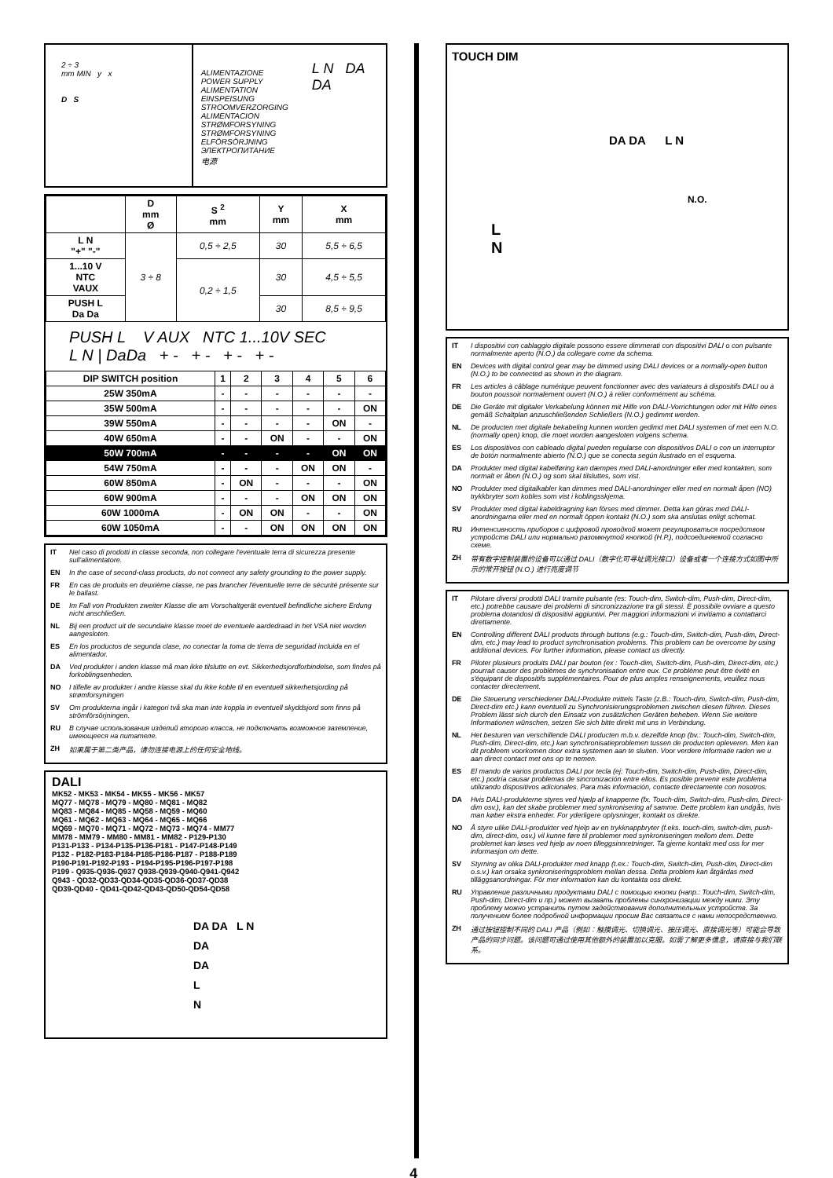2 ÷ 3
mm MIN y x
D S
ALIMENTAZIONE
POWER SUPPLY
ALIMENTATION
EINSPEISUNG
STROOMVERZORGING
ALIMENTACION
STRØMFORSYNING
STRØMFORSYNING
ELFÖRSÖRJNING
ЭЛЕКТРОПИТАНИЕ
电源
L N DA DA
| | D mm Ø | S <sup>2</sup> mm | Y mm | X mm |
| --- | --- | --- | --- | --- |
| L N "+" "-" | 3 ÷ 8 | 0,5 ÷ 2,5 | 30 | 5,5 ÷ 6,5 |
| 1...10 V NTC VAUX | | 0,2 ÷ 1,5 | 30 | 4,5 ÷ 5,5 |
| PUSH L Da Da | | | 30 | 8,5 ÷ 9,5 |
PUSH L V AUX NTC 1...10V SEC
L N | DaDa + - + - + - + -
| DIP SWITCH position | 1 | 2 | 3 | 4 | 5 | 6 |
| 25W 350mA | - | - | - | - | - | - |
| 35W 500mA | - | - | - | - | - | ON |
| 39W 550mA | - | - | - | - | ON | - |
| 40W 650mA | - | - | ON | - | - | ON |
| 50W 700mA | - | - | - | - | ON | ON |
| 54W 750mA | - | - | - | ON | ON | - |
| 60W 850mA | - | ON | - | - | - | ON |
| 60W 900mA | - | - | - | ON | ON | ON |
| 60W 1000mA | - | ON | ON | - | - | ON |
| 60W 1050mA | - | - | ON | ON | ON | ON |
IT Nel caso di prodotti in classe seconda, non collegare l'eventuale terra di sicurezza presente sull'alimentatore.
EN In the case of second-class products, do not connect any safety grounding to the power supply.
FR En cas de produits en deuxième classe, ne pas brancher l'éventuelle terre de sécurité présente sur le ballast.
DE Im Fall von Produkten zweiter Klasse die am Vorschaltgerät eventuell befindliche sichere Erdung nicht anschließen.
NL Bij een product uit de secundaire klasse moet de eventuele aardedraad in het VSA niet worden aangesloten.
ES En los productos de segunda clase, no conectar la toma de tierra de seguridad incluida en el alimentador.
DA Ved produkter i anden klasse må man ikke tilslutte en evt. Sikkerhedsjordforbindelse, som findes på forkoblingsenheden.
NO I tilfelle av produkter i andre klasse skal du ikke koble til en eventuell sikkerhetsjording på strømforsyningen
SV Om produkterna ingår i kategori två ska man inte koppla in eventuell skyddsjord som finns på strömförsörjningen.
RU В случае использования изделий второго класса, не подключать возможное заземление, имеющееся на питателе.
ZH 如果属于第二类产品，请勿连接电源上的任何安全地线。
DALI
MK52 - MK53 - MK54 - MK55 - MK56 - MK57
MQ77 - MQ78 - MQ79 - MQ80 - MQ81 - MQ82
MQ83 - MQ84 - MQ85 - MQ58 - MQ59 - MQ60
MQ61 - MQ62 - MQ63 - MQ64 - MQ65 - MQ66
MQ69 - MQ70 - MQ71 - MQ72 - MQ73 - MQ74 - MM77
MM78 - MM79 - MM80 - MM81 - MM82 - P129-P130
P131-P133 - P134-P135-P136-P181 - P147-P148-P149
P132 - P182-P183-P184-P185-P186-P187 - P188-P189
P190-P191-P192-P193 - P194-P195-P196-P197-P198
P199 - Q935-Q936-Q937 Q938-Q939-Q940-Q941-Q942
Q943 - QD32-QD33-QD34-QD35-QD36-QD37-QD38
QD39-QD40 - QD41-QD42-QD43-QD50-QD54-QD58
DA DA L N
DA
DA
L
N
4
TOUCH DIM
DA DA L N
N.O.
L
N
IT I dispositivi con cablaggio digitale possono essere dimmerati con dispositivi DALI o con pulsante normalmente aperto (N.O.) da collegare come da schema.
EN Devices with digital control gear may be dimmed using DALI devices or a normally-open button (N.O.) to be connected as shown in the diagram.
FR Les articles à câblage numérique peuvent fonctionner avec des variateurs à dispositifs DALI ou à bouton poussoir normalement ouvert (N.O.) à relier conformément au schéma.
DE Die Geräte mit digitaler Verkabelung können mit Hilfe von DALI-Vorrichtungen oder mit Hilfe eines gemäß Schaltplan anzuschließenden Schließers (N.O.) gedimmt werden.
NL De producten met digitale bekabeling kunnen worden gedimd met DALI systemen of met een N.O. (normally open) knop, die moet worden aangesloten volgens schema.
ES Los dispositivos con cableado digital pueden regularse con dispositivos DALI o con un interruptor de botón normalmente abierto (N.O.) que se conecta según ilustrado en el esquema.
DA Produkter med digital kabelføring kan dæmpes med DALI-anordninger eller med kontakten, som normalt er åben (N.O.) og som skal tilsluttes, som vist.
NO Produkter med digitalkabler kan dimmes med DALI-anordninger eller med en normalt åpen (NO) trykkbryter som kobles som vist i koblingsskjema.
SV Produkter med digital kabeldragning kan förses med dimmer. Detta kan göras med DALI-anordningarna eller med en normalt öppen kontakt (N.O.) som ska anslutas enligt schemat.
RU Интенсивность приборов с цифровой проводкой может регулироваться посредством устройств DALI или нормально разомкнутой кнопкой (Н.Р.), подсоединяемой согласно схеме.
ZH 带有数字控制装置的设备可以通过 DALI（数字化可寻址调光接口）设备或者一个连接方式如图中所示的常开按钮 (N.O.) 进行亮度调节
IT Pilotare diversi prodotti DALI tramite pulsante (es: Touch-dim, Switch-dim, Push-dim, Direct-dim, etc.) potrebbe causare dei problemi di sincronizzazione tra gli stessi. È possibile ovviare a questo problema dotandosi di dispositivi aggiuntivi. Per maggiori informazioni vi invitiamo a contattarci direttamente.
EN Controlling different DALI products through buttons (e.g.: Touch-dim, Switch-dim, Push-dim, Direct-dim, etc.) may lead to product synchronisation problems. This problem can be overcome by using additional devices. For further information, please contact us directly.
FR Piloter plusieurs produits DALI par bouton (ex : Touch-dim, Switch-dim, Push-dim, Direct-dim, etc.) pourrait causer des problèmes de synchronisation entre eux. Ce problème peut être évité en s'équipant de dispositifs supplémentaires. Pour de plus amples renseignements, veuillez nous contacter directement.
DE Die Steuerung verschiedener DALI-Produkte mittels Taste (z.B.: Touch-dim, Switch-dim, Push-dim, Direct-dim etc.) kann eventuell zu Synchronisierungsproblemen zwischen diesen führen. Dieses Problem lässt sich durch den Einsatz von zusätzlichen Geräten beheben. Wenn Sie weitere Informationen wünschen, setzen Sie sich bitte direkt mit uns in Verbindung.
NL Het besturen van verschillende DALI producten m.b.v. dezelfde knop (bv.: Touch-dim, Switch-dim, Push-dim, Direct-dim, etc.) kan synchronisatieproblemen tussen de producten opleveren. Men kan dit probleem voorkomen door extra systemen aan te sluiten. Voor verdere informatie raden we u aan direct contact met ons op te nemen.
ES El mando de varios productos DALI por tecla (ej: Touch-dim, Switch-dim, Push-dim, Direct-dim, etc.) podría causar problemas de sincronización entre ellos. Es posible prevenir este problema utilizando dispositivos adicionales. Para más información, contacte directamente con nosotros.
DA Hvis DALI-produkterne styres ved hjælp af knapperne (fx. Touch-dim, Switch-dim, Push-dim, Direct-dim osv.), kan det skabe problemer med synkronisering af samme. Dette problem kan undgås, hvis man køber ekstra enheder. For yderligere oplysninger, kontakt os direkte.
NO Å styre ulike DALI-produkter ved hjelp av en trykknappbryter (f.eks. touch-dim, switch-dim, push-dim, direct-dim, osv.) vil kunne føre til problemer med synkroniseringen mellom dem. Dette problemet kan løses ved hjelp av noen tilleggsinnretninger. Ta gjerne kontakt med oss for mer informasjon om dette.
SV Styrning av olika DALI-produkter med knapp (t.ex.: Touch-dim, Switch-dim, Push-dim, Direct-dim o.s.v.) kan orsaka synkroniseringsproblem mellan dessa. Detta problem kan åtgärdas med tilläggsanordningar. För mer information kan du kontakta oss direkt.
RU Управление различными продуктами DALI с помощью кнопки (напр.: Touch-dim, Switch-dim, Push-dim, Direct-dim и пр.) может вызвать проблемы синхронизации между ними. Эту проблему можно устранить путем задействования дополнительных устройств. За получением более подробной информации просим Вас связаться с нами непосредственно.
ZH 通过按钮控制不同的 DALI 产品（例如：触摸调光、切换调光、按压调光、直接调光等）可能会导致产品的同步问题。该问题可通过使用其他额外的装置加以克服。如需了解更多信息，请直接与我们联系。